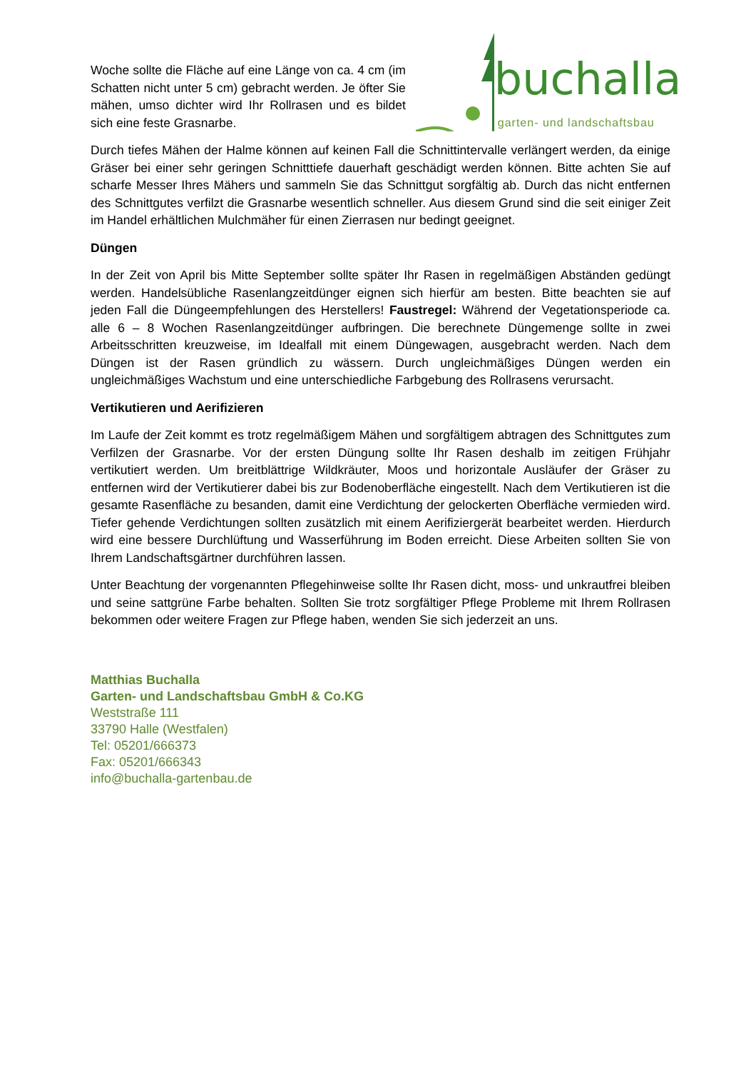Woche sollte die Fläche auf eine Länge von ca. 4 cm (im Schatten nicht unter 5 cm) gebracht werden. Je öfter Sie mähen, umso dichter wird Ihr Rollrasen und es bildet sich eine feste Grasnarbe.
buchalla garten- und landschaftsbau
Durch tiefes Mähen der Halme können auf keinen Fall die Schnittintervalle verlängert werden, da einige Gräser bei einer sehr geringen Schnitttiefe dauerhaft geschädigt werden können. Bitte achten Sie auf scharfe Messer Ihres Mähers und sammeln Sie das Schnittgut sorgfältig ab. Durch das nicht entfernen des Schnittgutes verfilzt die Grasnarbe wesentlich schneller. Aus diesem Grund sind die seit einiger Zeit im Handel erhältlichen Mulchmäher für einen Zierrasen nur bedingt geeignet.
Düngen
In der Zeit von April bis Mitte September sollte später Ihr Rasen in regelmäßigen Abständen gedüngt werden. Handelsübliche Rasenlangzeitdünger eignen sich hierfür am besten. Bitte beachten sie auf jeden Fall die Düngeempfehlungen des Herstellers! Faustregel: Während der Vegetationsperiode ca. alle 6 – 8 Wochen Rasenlangzeitdünger aufbringen. Die berechnete Düngemenge sollte in zwei Arbeitsschritten kreuzweise, im Idealfall mit einem Düngewagen, ausgebracht werden. Nach dem Düngen ist der Rasen gründlich zu wässern. Durch ungleichmäßiges Düngen werden ein ungleichmäßiges Wachstum und eine unterschiedliche Farbgebung des Rollrasens verursacht.
Vertikutieren und Aerifizieren
Im Laufe der Zeit kommt es trotz regelmäßigem Mähen und sorgfältigem abtragen des Schnittgutes zum Verfilzen der Grasnarbe. Vor der ersten Düngung sollte Ihr Rasen deshalb im zeitigen Frühjahr vertikutiert werden. Um breitblättrige Wildkräuter, Moos und horizontale Ausläufer der Gräser zu entfernen wird der Vertikutierer dabei bis zur Bodenoberfläche eingestellt. Nach dem Vertikutieren ist die gesamte Rasenfläche zu besanden, damit eine Verdichtung der gelockerten Oberfläche vermieden wird. Tiefer gehende Verdichtungen sollten zusätzlich mit einem Aerifiziergerät bearbeitet werden. Hierdurch wird eine bessere Durchlüftung und Wasserführung im Boden erreicht. Diese Arbeiten sollten Sie von Ihrem Landschaftsgärtner durchführen lassen.
Unter Beachtung der vorgenannten Pflegehinweise sollte Ihr Rasen dicht, moss- und unkrautfrei bleiben und seine sattgrüne Farbe behalten. Sollten Sie trotz sorgfältiger Pflege Probleme mit Ihrem Rollrasen bekommen oder weitere Fragen zur Pflege haben, wenden Sie sich jederzeit an uns.
Matthias Buchalla
Garten- und Landschaftsbau GmbH & Co.KG
Weststraße 111
33790 Halle (Westfalen)
Tel: 05201/666373
Fax: 05201/666343
info@buchalla-gartenbau.de